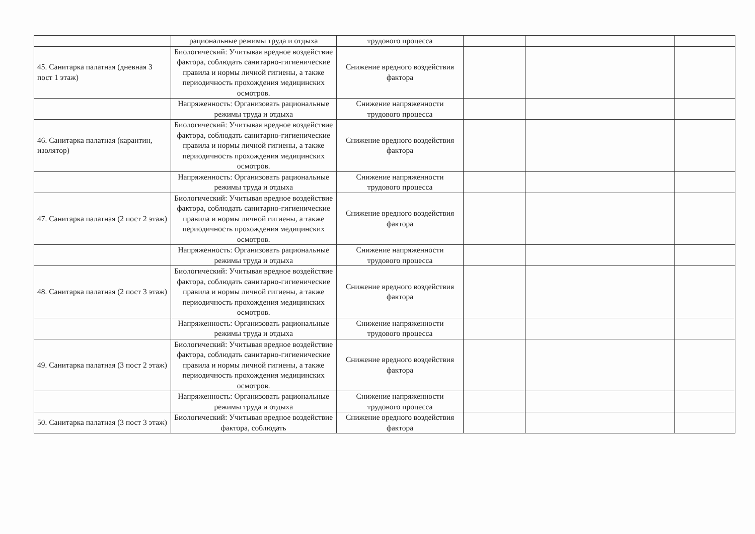| | рациональные режимы труда и отдыха | трудового процесса | | | |
| 45. Санитарка палатная (дневная 3 пост 1 этаж) | Биологический: Учитывая вредное воздействие фактора, соблюдать санитарно-гигиенические правила и нормы личной гигиены, а также периодичность прохождения медицинских осмотров. | Снижение вредного воздействия фактора | | | |
| | Напряженность: Организовать рациональные режимы труда и отдыха | Снижение напряженности трудового процесса | | | |
| 46. Санитарка палатная (карантин, изолятор) | Биологический: Учитывая вредное воздействие фактора, соблюдать санитарно-гигиенические правила и нормы личной гигиены, а также периодичность прохождения медицинских осмотров. | Снижение вредного воздействия фактора | | | |
| | Напряженность: Организовать рациональные режимы труда и отдыха | Снижение напряженности трудового процесса | | | |
| 47. Санитарка палатная (2 пост 2 этаж) | Биологический: Учитывая вредное воздействие фактора, соблюдать санитарно-гигиенические правила и нормы личной гигиены, а также периодичность прохождения медицинских осмотров. | Снижение вредного воздействия фактора | | | |
| | Напряженность: Организовать рациональные режимы труда и отдыха | Снижение напряженности трудового процесса | | | |
| 48. Санитарка палатная (2 пост 3 этаж) | Биологический: Учитывая вредное воздействие фактора, соблюдать санитарно-гигиенические правила и нормы личной гигиены, а также периодичность прохождения медицинских осмотров. | Снижение вредного воздействия фактора | | | |
| | Напряженность: Организовать рациональные режимы труда и отдыха | Снижение напряженности трудового процесса | | | |
| 49. Санитарка палатная (3 пост 2 этаж) | Биологический: Учитывая вредное воздействие фактора, соблюдать санитарно-гигиенические правила и нормы личной гигиены, а также периодичность прохождения медицинских осмотров. | Снижение вредного воздействия фактора | | | |
| | Напряженность: Организовать рациональные режимы труда и отдыха | Снижение напряженности трудового процесса | | | |
| 50. Санитарка палатная (3 пост 3 этаж) | Биологический: Учитывая вредное воздействие фактора, соблюдать | Снижение вредного воздействия фактора | | | |